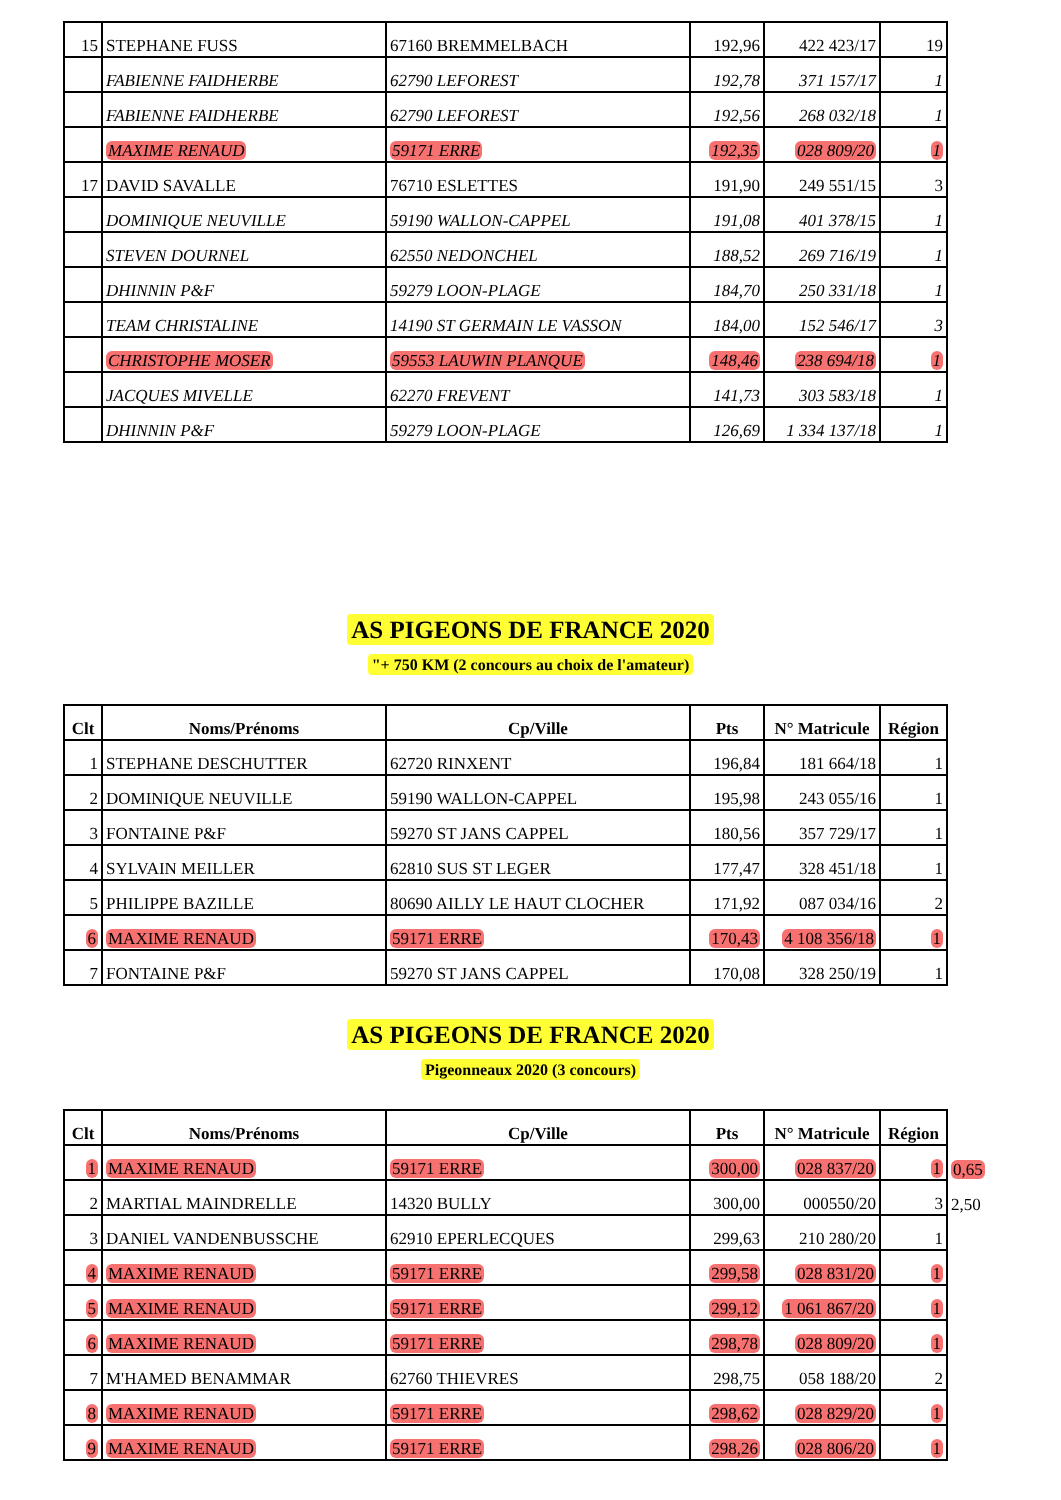| 15 | STEPHANE FUSS | 67160 BREMMELBACH | 192,96 | 422 423/17 | 19 |
| | FABIENNE FAIDHERBE | 62790 LEFOREST | 192,78 | 371 157/17 | 1 |
| | FABIENNE FAIDHERBE | 62790 LEFOREST | 192,56 | 268 032/18 | 1 |
| | MAXIME RENAUD | 59171 ERRE | 192,35 | 028 809/20 | 1 |
| 17 | DAVID SAVALLE | 76710 ESLETTES | 191,90 | 249 551/15 | 3 |
| | DOMINIQUE NEUVILLE | 59190 WALLON-CAPPEL | 191,08 | 401 378/15 | 1 |
| | STEVEN DOURNEL | 62550 NEDONCHEL | 188,52 | 269 716/19 | 1 |
| | DHINNIN P&F | 59279 LOON-PLAGE | 184,70 | 250 331/18 | 1 |
| | TEAM CHRISTALINE | 14190 ST GERMAIN LE VASSON | 184,00 | 152 546/17 | 3 |
| | CHRISTOPHE MOSER | 59553 LAUWIN PLANQUE | 148,46 | 238 694/18 | 1 |
| | JACQUES MIVELLE | 62270 FREVENT | 141,73 | 303 583/18 | 1 |
| | DHINNIN P&F | 59279 LOON-PLAGE | 126,69 | 1 334 137/18 | 1 |
AS PIGEONS DE FRANCE 2020
"+ 750 KM (2 concours au choix de l'amateur)
| Clt | Noms/Prénoms | Cp/Ville | Pts | N° Matricule | Région |
| --- | --- | --- | --- | --- | --- |
| 1 | STEPHANE DESCHUTTER | 62720 RINXENT | 196,84 | 181 664/18 | 1 |
| 2 | DOMINIQUE NEUVILLE | 59190 WALLON-CAPPEL | 195,98 | 243 055/16 | 1 |
| 3 | FONTAINE P&F | 59270 ST JANS CAPPEL | 180,56 | 357 729/17 | 1 |
| 4 | SYLVAIN MEILLER | 62810 SUS ST LEGER | 177,47 | 328 451/18 | 1 |
| 5 | PHILIPPE BAZILLE | 80690 AILLY LE HAUT CLOCHER | 171,92 | 087 034/16 | 2 |
| 6 | MAXIME RENAUD | 59171 ERRE | 170,43 | 4 108 356/18 | 1 |
| 7 | FONTAINE P&F | 59270 ST JANS CAPPEL | 170,08 | 328 250/19 | 1 |
AS PIGEONS DE FRANCE 2020
Pigeonneaux 2020 (3 concours)
| Clt | Noms/Prénoms | Cp/Ville | Pts | N° Matricule | Région | |
| 1 | MAXIME RENAUD | 59171 ERRE | 300,00 | 028 837/20 | 1 | 0,65 |
| 2 | MARTIAL MAINDRELLE | 14320 BULLY | 300,00 | 000550/20 | 3 | 2,50 |
| 3 | DANIEL VANDENBUSSCHE | 62910 EPERLECQUES | 299,63 | 210 280/20 | 1 | |
| 4 | MAXIME RENAUD | 59171 ERRE | 299,58 | 028 831/20 | 1 | |
| 5 | MAXIME RENAUD | 59171 ERRE | 299,12 | 1 061 867/20 | 1 | |
| 6 | MAXIME RENAUD | 59171 ERRE | 298,78 | 028 809/20 | 1 | |
| 7 | M'HAMED BENAMMAR | 62760 THIEVRES | 298,75 | 058 188/20 | 2 | |
| 8 | MAXIME RENAUD | 59171 ERRE | 298,62 | 028 829/20 | 1 | |
| 9 | MAXIME RENAUD | 59171 ERRE | 298,26 | 028 806/20 | 1 | |